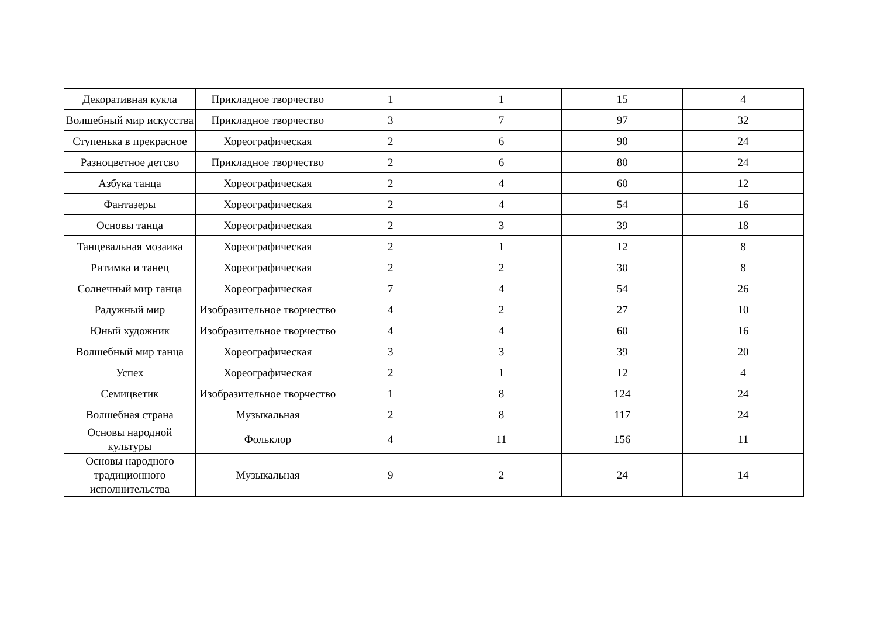| Декоративная кукла | Прикладное творчество | 1 | 1 | 15 | 4 |
| Волшебный мир искусства | Прикладное творчество | 3 | 7 | 97 | 32 |
| Ступенька в прекрасное | Хореографическая | 2 | 6 | 90 | 24 |
| Разноцветное детсво | Прикладное творчество | 2 | 6 | 80 | 24 |
| Азбука танца | Хореографическая | 2 | 4 | 60 | 12 |
| Фантазеры | Хореографическая | 2 | 4 | 54 | 16 |
| Основы танца | Хореографическая | 2 | 3 | 39 | 18 |
| Танцевальная мозаика | Хореографическая | 2 | 1 | 12 | 8 |
| Ритимка и танец | Хореографическая | 2 | 2 | 30 | 8 |
| Солнечный мир танца | Хореографическая | 7 | 4 | 54 | 26 |
| Радужный мир | Изобразительное творчество | 4 | 2 | 27 | 10 |
| Юный художник | Изобразительное творчество | 4 | 4 | 60 | 16 |
| Волшебный мир танца | Хореографическая | 3 | 3 | 39 | 20 |
| Успех | Хореографическая | 2 | 1 | 12 | 4 |
| Семицветик | Изобразительное творчество | 1 | 8 | 124 | 24 |
| Волшебная страна | Музыкальная | 2 | 8 | 117 | 24 |
| Основы народной культуры | Фольклор | 4 | 11 | 156 | 11 |
| Основы народного традиционного исполнительства | Музыкальная | 9 | 2 | 24 | 14 |